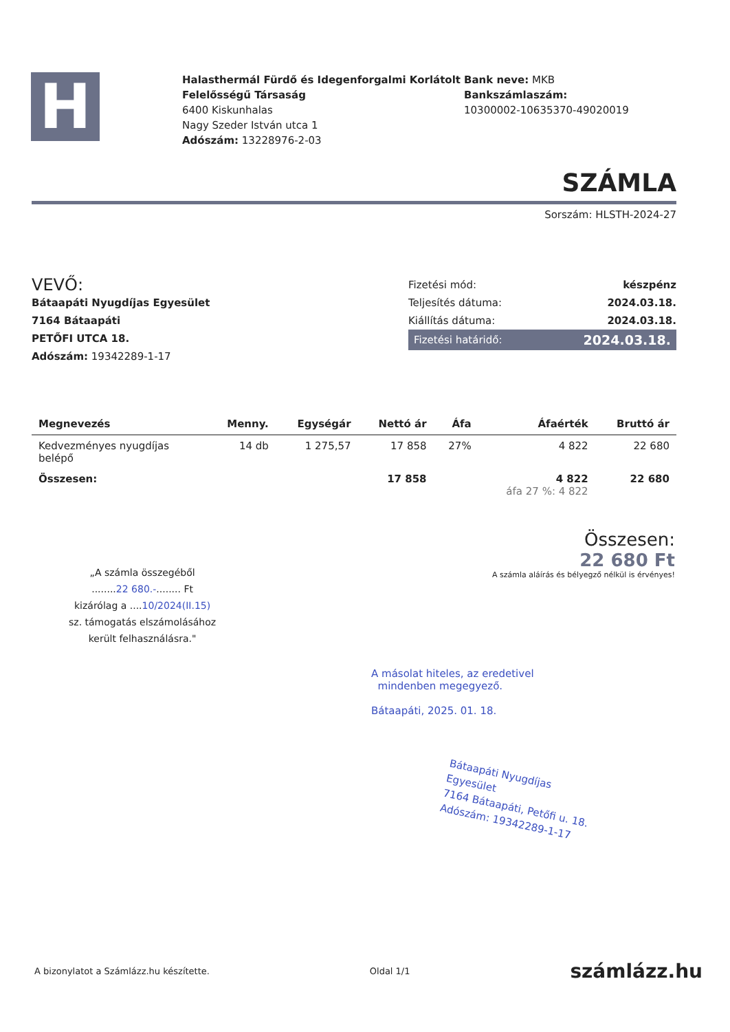H
Halasthermál Fürdő és Idegenforgalmi Korlátolt Felelősségű Társaság
6400 Kiskunhalas
Nagy Szeder István utca 1
Adószám: 13228976-2-03
Bank neve: MKB
Bankszámlaszám:
10300002-10635370-49020019
SZÁMLA
Sorszám: HLSTH-2024-27
VEVŐ:
Bátaapáti Nyugdíjas Egyesület
7164 Bátaapáti
PETŐFI UTCA 18.
Adószám: 19342289-1-17
Fizetési mód: készpénz
Teljesítés dátuma: 2024.03.18.
Kiállítás dátuma: 2024.03.18.
Fizetési határidő: 2024.03.18.
| Megnevezés | Menny. | Egységár | Nettó ár | Áfa | Áfaérték | Bruttó ár |
| --- | --- | --- | --- | --- | --- | --- |
| Kedvezményes nyugdíjas belépő | 14 db | 1 275,57 | 17 858 | 27% | 4 822 | 22 680 |
| Összesen: | | | 17 858 | | 4 822 áfa 27 %: 4 822 | 22 680 |
Összesen:
22 680 Ft
A számla aláírás és bélyegző nélkül is érvényes!
„A számla összegéből
........22 680.-........ Ft
kizárólag a ....10/2024(II.15)
sz. támogatás elszámolásához
került felhasználásra."
A másolat hiteles, az eredetivel
mindenben megegyező.
Bátaapáti, 2025. 01. 18.
Bátaapáti Nyugdíjas
Egyesület
7164 Bátaapáti, Petőfi u. 18.
Adószám: 19342289-1-17
A bizonylatot a Számlázz.hu készítette. Oldal 1/1 számlázz.hu